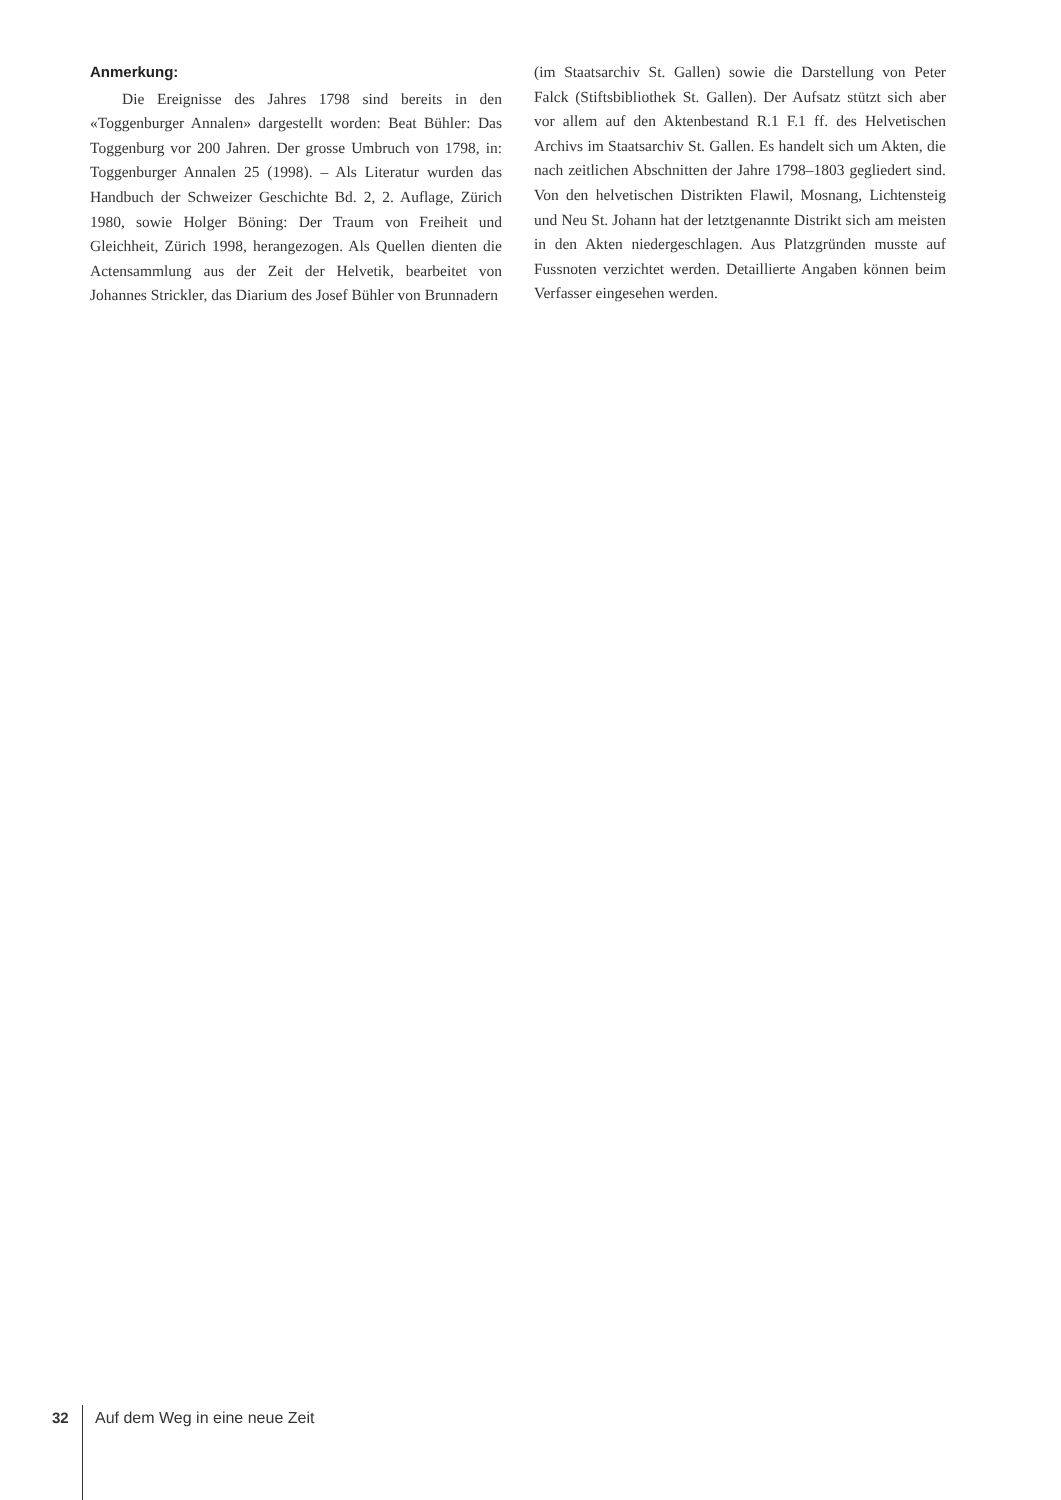Anmerkung:
Die Ereignisse des Jahres 1798 sind bereits in den «Toggenburger Annalen» dargestellt worden: Beat Bühler: Das Toggenburg vor 200 Jahren. Der grosse Umbruch von 1798, in: Toggenburger Annalen 25 (1998). – Als Literatur wurden das Handbuch der Schweizer Geschichte Bd. 2, 2. Auflage, Zürich 1980, sowie Holger Böning: Der Traum von Freiheit und Gleichheit, Zürich 1998, herangezogen. Als Quellen dienten die Actensammlung aus der Zeit der Helvetik, bearbeitet von Johannes Strickler, das Diarium des Josef Bühler von Brunnadern
(im Staatsarchiv St. Gallen) sowie die Darstellung von Peter Falck (Stiftsbibliothek St. Gallen). Der Aufsatz stützt sich aber vor allem auf den Aktenbestand R.1 F.1 ff. des Helvetischen Archivs im Staatsarchiv St. Gallen. Es handelt sich um Akten, die nach zeitlichen Abschnitten der Jahre 1798–1803 gegliedert sind. Von den helvetischen Distrikten Flawil, Mosnang, Lichtensteig und Neu St. Johann hat der letztgenannte Distrikt sich am meisten in den Akten niedergeschlagen. Aus Platzgründen musste auf Fussnoten verzichtet werden. Detaillierte Angaben können beim Verfasser eingesehen werden.
32 Auf dem Weg in eine neue Zeit